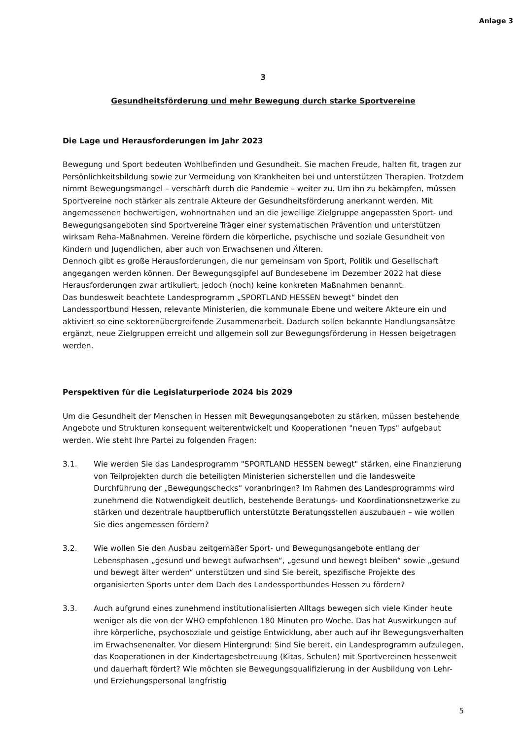Anlage 3
3
Gesundheitsförderung und mehr Bewegung durch starke Sportvereine
Die Lage und Herausforderungen im Jahr 2023
Bewegung und Sport bedeuten Wohlbefinden und Gesundheit. Sie machen Freude, halten fit, tragen zur Persönlichkeitsbildung sowie zur Vermeidung von Krankheiten bei und unterstützen Therapien. Trotzdem nimmt Bewegungsmangel – verschärft durch die Pandemie – weiter zu. Um ihn zu bekämpfen, müssen Sportvereine noch stärker als zentrale Akteure der Gesundheitsförderung anerkannt werden. Mit angemessenen hochwertigen, wohnortnahen und an die jeweilige Zielgruppe angepassten Sport- und Bewegungsangeboten sind Sportvereine Träger einer systematischen Prävention und unterstützen wirksam Reha-Maßnahmen. Vereine fördern die körperliche, psychische und soziale Gesundheit von Kindern und Jugendlichen, aber auch von Erwachsenen und Älteren.
Dennoch gibt es große Herausforderungen, die nur gemeinsam von Sport, Politik und Gesellschaft angegangen werden können. Der Bewegungsgipfel auf Bundesebene im Dezember 2022 hat diese Herausforderungen zwar artikuliert, jedoch (noch) keine konkreten Maßnahmen benannt.
Das bundesweit beachtete Landesprogramm „SPORTLAND HESSEN bewegt“ bindet den Landessportbund Hessen, relevante Ministerien, die kommunale Ebene und weitere Akteure ein und aktiviert so eine sektorenübergreifende Zusammenarbeit. Dadurch sollen bekannte Handlungsansätze ergänzt, neue Zielgruppen erreicht und allgemein soll zur Bewegungsförderung in Hessen beigetragen werden.
Perspektiven für die Legislaturperiode 2024 bis 2029
Um die Gesundheit der Menschen in Hessen mit Bewegungsangeboten zu stärken, müssen bestehende Angebote und Strukturen konsequent weiterentwickelt und Kooperationen "neuen Typs" aufgebaut werden. Wie steht Ihre Partei zu folgenden Fragen:
3.1. Wie werden Sie das Landesprogramm "SPORTLAND HESSEN bewegt" stärken, eine Finanzierung von Teilprojekten durch die beteiligten Ministerien sicherstellen und die landesweite Durchführung der „Bewegungschecks“ voranbringen? Im Rahmen des Landesprogramms wird zunehmend die Notwendigkeit deutlich, bestehende Beratungs- und Koordinationsnetzwerke zu stärken und dezentrale hauptberuflich unterstützte Beratungsstellen auszubauen – wie wollen Sie dies angemessen fördern?
3.2. Wie wollen Sie den Ausbau zeitgemäßer Sport- und Bewegungsangebote entlang der Lebensphasen „gesund und bewegt aufwachsen“, „gesund und bewegt bleiben“ sowie „gesund und bewegt älter werden“ unterstützen und sind Sie bereit, spezifische Projekte des organisierten Sports unter dem Dach des Landessportbundes Hessen zu fördern?
3.3. Auch aufgrund eines zunehmend institutionalisierten Alltags bewegen sich viele Kinder heute weniger als die von der WHO empfohlenen 180 Minuten pro Woche. Das hat Auswirkungen auf ihre körperliche, psychosoziale und geistige Entwicklung, aber auch auf ihr Bewegungsverhalten im Erwachsenenalter. Vor diesem Hintergrund: Sind Sie bereit, ein Landesprogramm aufzulegen, das Kooperationen in der Kindertagesbetreuung (Kitas, Schulen) mit Sportvereinen hessenweit und dauerhaft fördert? Wie möchten sie Bewegungsqualifizierung in der Ausbildung von Lehr- und Erziehungspersonal langfristig
5